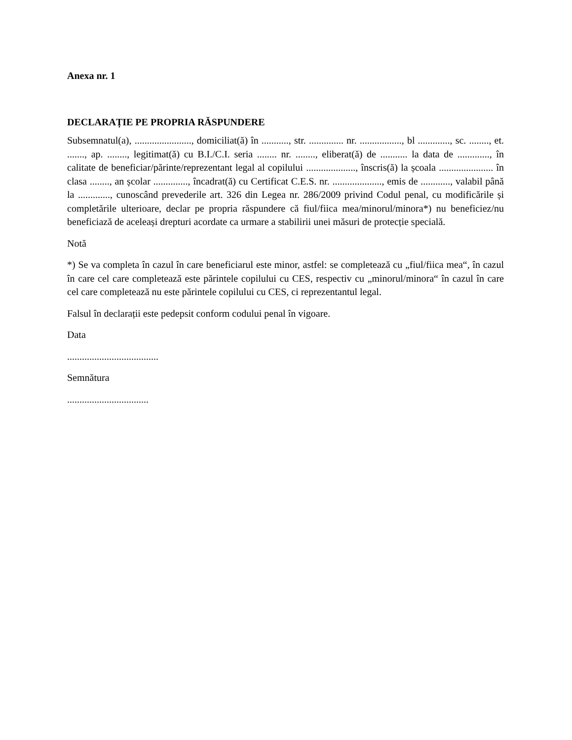Anexa nr. 1
DECLARAȚIE PE PROPRIA RĂSPUNDERE
Subsemnatul(a), ......................., domiciliat(ă) în ..........., str. .............. nr. ................., bl ............., sc. ........, et. ......., ap. ........, legitimat(ă) cu B.I./C.I. seria ........ nr. ........, eliberat(ă) de ........... la data de ............., în calitate de beneficiar/părinte/reprezentant legal al copilului ...................., înscris(ă) la școala ...................... în clasa ........, an școlar .............., încadrat(ă) cu Certificat C.E.S. nr. ...................., emis de ............, valabil până la ............., cunoscând prevederile art. 326 din Legea nr. 286/2009 privind Codul penal, cu modificările și completările ulterioare, declar pe propria răspundere că fiul/fiica mea/minorul/minora*) nu beneficiez/nu beneficiază de aceleași drepturi acordate ca urmare a stabilirii unei măsuri de protecție specială.
Notă
*) Se va completa în cazul în care beneficiarul este minor, astfel: se completează cu „fiul/fiica mea“, în cazul în care cel care completează este părintele copilului cu CES, respectiv cu „minorul/minora“ în cazul în care cel care completează nu este părintele copilului cu CES, ci reprezentantul legal.
Falsul în declarații este pedepsit conform codului penal în vigoare.
Data
.....................................
Semnătura
.................................